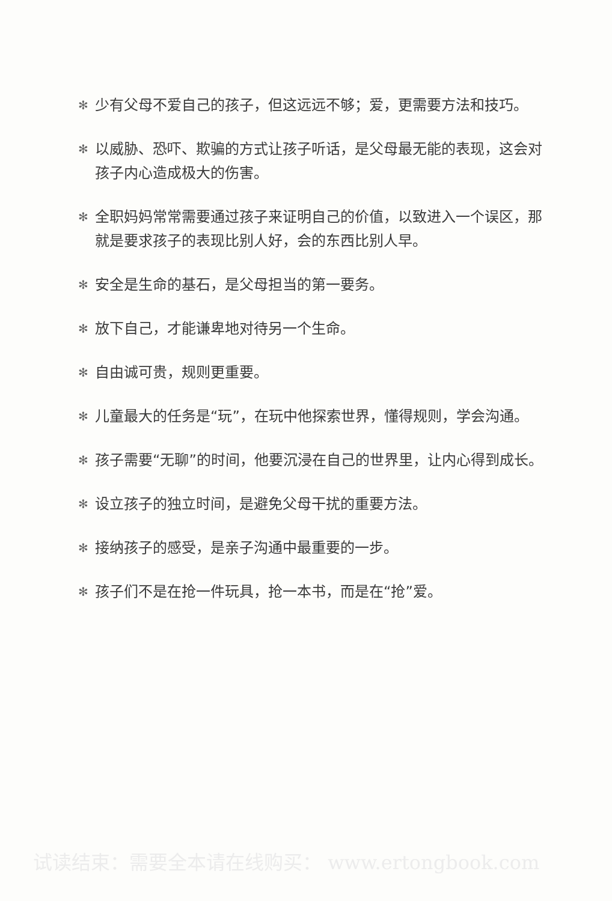✻ 少有父母不爱自己的孩子，但这远远不够；爱，更需要方法和技巧。
✻ 以威胁、恐吓、欺骗的方式让孩子听话，是父母最无能的表现，这会对孩子内心造成极大的伤害。
✻ 全职妈妈常常需要通过孩子来证明自己的价值，以致进入一个误区，那就是要求孩子的表现比别人好，会的东西比别人早。
✻ 安全是生命的基石，是父母担当的第一要务。
✻ 放下自己，才能谦卑地对待另一个生命。
✻ 自由诚可贵，规则更重要。
✻ 儿童最大的任务是“玩”，在玩中他探索世界，懂得规则，学会沟通。
✻ 孩子需要“无聊”的时间，他要沉浸在自己的世界里，让内心得到成长。
✻ 设立孩子的独立时间，是避免父母干扰的重要方法。
✻ 接纳孩子的感受，是亲子沟通中最重要的一步。
✻ 孩子们不是在抢一件玩具，抢一本书，而是在“抢”爱。
试读结束：需要全本请在线购买： www.ertongbook.com